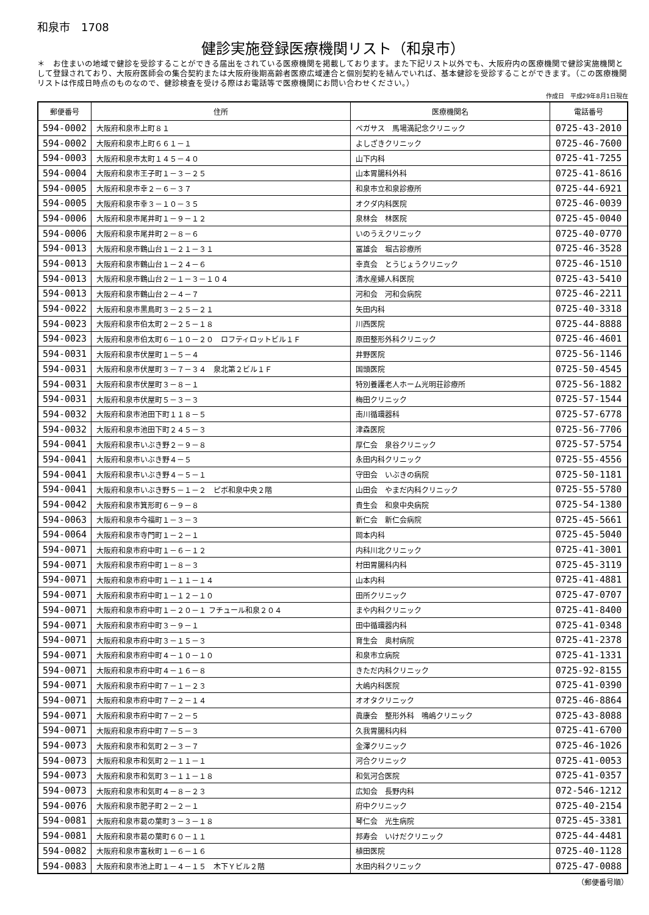和泉市　1708
健診実施登録医療機関リスト（和泉市）
＊　お住まいの地域で健診を受診することができる届出をされている医療機関を掲載しております。また下記リスト以外でも、大阪府内の医療機関で健診実施機関として登録されており、大阪府医師会の集合契約または大阪府後期高齢者医療広域連合と個別契約を結んでいれば、基本健診を受診することができます。（この医療機関リストは作成日時点のものなので、健診検査を受ける際はお電話等で医療機関にお問い合わせください。）
作成日　平成29年8月1日現在
| 郵便番号 | 住所 | 医療機関名 | 電話番号 |
| --- | --- | --- | --- |
| 594-0002 | 大阪府和泉市上町８１ | ペガサス 馬場満記念クリニック | 0725-43-2010 |
| 594-0002 | 大阪府和泉市上町６６１－１ | よしざきクリニック | 0725-46-7600 |
| 594-0003 | 大阪府和泉市太町１４５－４０ | 山下内科 | 0725-41-7255 |
| 594-0004 | 大阪府和泉市王子町１－３－２５ | 山本胃腸科外科 | 0725-41-8616 |
| 594-0005 | 大阪府和泉市幸２－６－３７ | 和泉市立和泉診療所 | 0725-44-6921 |
| 594-0005 | 大阪府和泉市幸３－１０－３５ | オクダ内科医院 | 0725-46-0039 |
| 594-0006 | 大阪府和泉市尾井町１－９－１２ | 泉林会 林医院 | 0725-45-0040 |
| 594-0006 | 大阪府和泉市尾井町２－８－６ | いのうえクリニック | 0725-40-0770 |
| 594-0013 | 大阪府和泉市鶴山台１－２１－３１ | 冨雄会 堀古診療所 | 0725-46-3528 |
| 594-0013 | 大阪府和泉市鶴山台１－２４－６ | 幸真会 とうじょうクリニック | 0725-46-1510 |
| 594-0013 | 大阪府和泉市鶴山台２－１－３－１０４ | 清水産婦人科医院 | 0725-43-5410 |
| 594-0013 | 大阪府和泉市鶴山台２－４－７ | 河和会 河和会病院 | 0725-46-2211 |
| 594-0022 | 大阪府和泉市黒鳥町３－２５－２１ | 矢田内科 | 0725-40-3318 |
| 594-0023 | 大阪府和泉市伯太町２－２５－１８ | 川西医院 | 0725-44-8888 |
| 594-0023 | 大阪府和泉市伯太町６－１０－２０ ロフティロットビル１Ｆ | 原田整形外科クリニック | 0725-46-4601 |
| 594-0031 | 大阪府和泉市伏屋町１－５－４ | 井野医院 | 0725-56-1146 |
| 594-0031 | 大阪府和泉市伏屋町３－７－３４ 泉北第２ビル１Ｆ | 国頭医院 | 0725-50-4545 |
| 594-0031 | 大阪府和泉市伏屋町３－８－１ | 特別養護老人ホーム光明荘診療所 | 0725-56-1882 |
| 594-0031 | 大阪府和泉市伏屋町５－３－３ | 梅田クリニック | 0725-57-1544 |
| 594-0032 | 大阪府和泉市池田下町１１８－５ | 南川循環器科 | 0725-57-6778 |
| 594-0032 | 大阪府和泉市池田下町２４５－３ | 津森医院 | 0725-56-7706 |
| 594-0041 | 大阪府和泉市いぶき野２－９－８ | 厚仁会 泉谷クリニック | 0725-57-5754 |
| 594-0041 | 大阪府和泉市いぶき野４－５ | 永田内科クリニック | 0725-55-4556 |
| 594-0041 | 大阪府和泉市いぶき野４－５－１ | 守田会 いぶきの病院 | 0725-50-1181 |
| 594-0041 | 大阪府和泉市いぶき野５－１－２ ピボ和泉中央２階 | 山田会 やまだ内科クリニック | 0725-55-5780 |
| 594-0042 | 大阪府和泉市箕形町６－９－８ | 貴生会 和泉中央病院 | 0725-54-1380 |
| 594-0063 | 大阪府和泉市今福町１－３－３ | 新仁会 新仁会病院 | 0725-45-5661 |
| 594-0064 | 大阪府和泉市寺門町１－２－１ | 岡本内科 | 0725-45-5040 |
| 594-0071 | 大阪府和泉市府中町１－６－１２ | 内科川北クリニック | 0725-41-3001 |
| 594-0071 | 大阪府和泉市府中町１－８－３ | 村田胃腸科内科 | 0725-45-3119 |
| 594-0071 | 大阪府和泉市府中町１－１１－１４ | 山本内科 | 0725-41-4881 |
| 594-0071 | 大阪府和泉市府中町１－１２－１０ | 田所クリニック | 0725-47-0707 |
| 594-0071 | 大阪府和泉市府中町１－２０－１ フチュール和泉２０４ | まや内科クリニック | 0725-41-8400 |
| 594-0071 | 大阪府和泉市府中町３－９－１ | 田中循環器内科 | 0725-41-0348 |
| 594-0071 | 大阪府和泉市府中町３－１５－３ | 育生会 奥村病院 | 0725-41-2378 |
| 594-0071 | 大阪府和泉市府中町４－１０－１０ | 和泉市立病院 | 0725-41-1331 |
| 594-0071 | 大阪府和泉市府中町４－１６－８ | きただ内科クリニック | 0725-92-8155 |
| 594-0071 | 大阪府和泉市府中町７－１－２３ | 大嶋内科医院 | 0725-41-0390 |
| 594-0071 | 大阪府和泉市府中町７－２－１４ | オオタクリニック | 0725-46-8864 |
| 594-0071 | 大阪府和泉市府中町７－２－５ | 眞康会 整形外科 鳴嶋クリニック | 0725-43-8088 |
| 594-0071 | 大阪府和泉市府中町７－５－３ | 久我胃腸科内科 | 0725-41-6700 |
| 594-0073 | 大阪府和泉市和気町２－３－７ | 金澤クリニック | 0725-46-1026 |
| 594-0073 | 大阪府和泉市和気町２－１１－１ | 河合クリニック | 0725-41-0053 |
| 594-0073 | 大阪府和泉市和気町３－１１－１８ | 和気河合医院 | 0725-41-0357 |
| 594-0073 | 大阪府和泉市和気町４－８－２３ | 広知会 長野内科 | 072-546-1212 |
| 594-0076 | 大阪府和泉市肥子町２－２－１ | 府中クリニック | 0725-40-2154 |
| 594-0081 | 大阪府和泉市葛の葉町３－３－１８ | 琴仁会 光生病院 | 0725-45-3381 |
| 594-0081 | 大阪府和泉市葛の葉町６０－１１ | 邦寿会 いけだクリニック | 0725-44-4481 |
| 594-0082 | 大阪府和泉市富秋町１－６－１６ | 植田医院 | 0725-40-1128 |
| 594-0083 | 大阪府和泉市池上町１－４－１５ 木下Ｙビル２階 | 水田内科クリニック | 0725-47-0088 |
（郵便番号順）